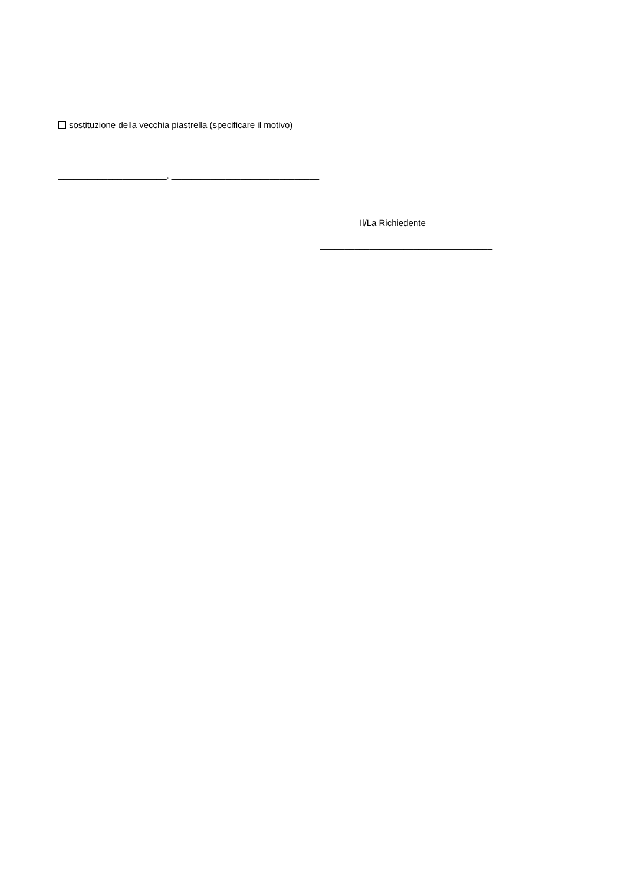sostituzione della vecchia piastrella (specificare il motivo)
______________________, ______________________________
Il/La Richiedente
___________________________________